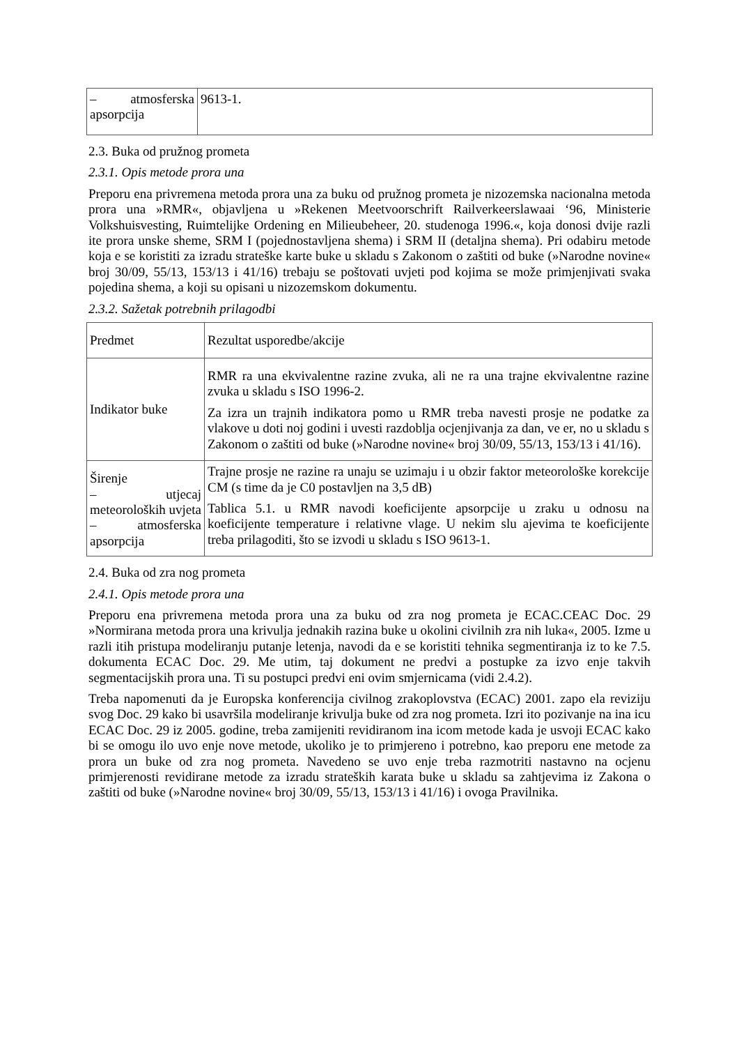| – atmosferska apsorpcija | 9613-1. |
2.3. Buka od pružnog prometa
2.3.1. Opis metode prora una
Preporu ena privremena metoda prora una za buku od pružnog prometa je nizozemska nacionalna metoda prora una »RMR«, objavljena u »Rekenen Meetvoorschrift Railverkeerslawaai ‘96, Ministerie Volkshuisvesting, Ruimtelijke Ordening en Milieubeheer, 20. studenoga 1996.«, koja donosi dvije razli ite prora unske sheme, SRM I (pojednostavljena shema) i SRM II (detaljna shema). Pri odabiru metode koja e se koristiti za izradu strateške karte buke u skladu s Zakonom o zaštiti od buke (»Narodne novine« broj 30/09, 55/13, 153/13 i 41/16) trebaju se poštovati uvjeti pod kojima se može primjenjivati svaka pojedina shema, a koji su opisani u nizozemskom dokumentu.
2.3.2. Sažetak potrebnih prilagodbi
| Predmet | Rezultat usporedbe/akcije |
| Indikator buke | RMR ra una ekvivalentne razine zvuka, ali ne ra una trajne ekvivalentne razine zvuka u skladu s ISO 1996-2. Za izra un trajnih indikatora pomo u RMR treba navesti prosje ne podatke za vlakove u doti noj godini i uvesti razdoblja ocjenjivanja za dan, ve er, no u skladu s Zakonom o zaštiti od buke (»Narodne novine« broj 30/09, 55/13, 153/13 i 41/16). |
| Širenje – utjecaj meteoroloških uvjeta – atmosferska apsorpcija | Trajne prosje ne razine ra unaju se uzimaju i u obzir faktor meteorološke korekcije CM (s time da je C0 postavljen na 3,5 dB) Tablica 5.1. u RMR navodi koeficijente apsorpcije u zraku u odnosu na koeficijente temperature i relativne vlage. U nekim slu ajevima te koeficijente treba prilagoditi, što se izvodi u skladu s ISO 9613-1. |
2.4. Buka od zra nog prometa
2.4.1. Opis metode prora una
Preporu ena privremena metoda prora una za buku od zra nog prometa je ECAC.CEAC Doc. 29 »Normirana metoda prora una krivulja jednakih razina buke u okolini civilnih zra nih luka«, 2005. Izme u razli itih pristupa modeliranju putanje letenja, navodi da e se koristiti tehnika segmentiranja iz to ke 7.5. dokumenta ECAC Doc. 29. Me utim, taj dokument ne predvi a postupke za izvo enje takvih segmentacijskih prora una. Ti su postupci predvi eni ovim smjernicama (vidi 2.4.2).
Treba napomenuti da je Europska konferencija civilnog zrakoplovstva (ECAC) 2001. zapo ela reviziju svog Doc. 29 kako bi usavršila modeliranje krivulja buke od zra nog prometa. Izri ito pozivanje na ina icu ECAC Doc. 29 iz 2005. godine, treba zamijeniti revidiranom ina icom metode kada je usvoji ECAC kako bi se omogu ilo uvo enje nove metode, ukoliko je to primjereno i potrebno, kao preporu ene metode za prora un buke od zra nog prometa. Navedeno se uvo enje treba razmotriti nastavno na ocjenu primjerenosti revidirane metode za izradu strateških karata buke u skladu sa zahtjevima iz Zakona o zaštiti od buke (»Narodne novine« broj 30/09, 55/13, 153/13 i 41/16) i ovoga Pravilnika.